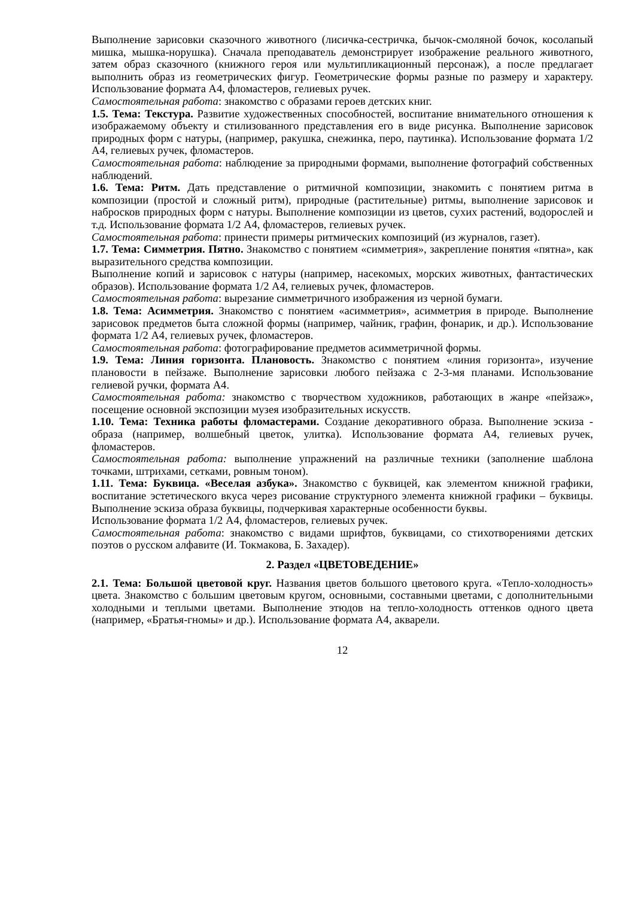Выполнение зарисовки сказочного животного (лисичка-сестричка, бычок-смоляной бочок, косолапый мишка, мышка-норушка). Сначала преподаватель демонстрирует изображение реального животного, затем образ сказочного (книжного героя или мультипликационный персонаж), а после предлагает выполнить образ из геометрических фигур. Геометрические формы разные по размеру и характеру. Использование формата А4, фломастеров, гелиевых ручек.
Самостоятельная работа: знакомство с образами героев детских книг.
1.5. Тема: Текстура. Развитие художественных способностей, воспитание внимательного отношения к изображаемому объекту и стилизованного представления его в виде рисунка. Выполнение зарисовок природных форм с натуры, (например, ракушка, снежинка, перо, паутинка). Использование формата 1/2 А4, гелиевых ручек, фломастеров.
Самостоятельная работа: наблюдение за природными формами, выполнение фотографий собственных наблюдений.
1.6. Тема: Ритм. Дать представление о ритмичной композиции, знакомить с понятием ритма в композиции (простой и сложный ритм), природные (растительные) ритмы, выполнение зарисовок и набросков природных форм с натуры. Выполнение композиции из цветов, сухих растений, водорослей и т.д. Использование формата 1/2 А4, фломастеров, гелиевых ручек.
Самостоятельная работа: принести примеры ритмических композиций (из журналов, газет).
1.7. Тема: Симметрия. Пятно. Знакомство с понятием «симметрия», закрепление понятия «пятна», как выразительного средства композиции.
Выполнение копий и зарисовок с натуры (например, насекомых, морских животных, фантастических образов). Использование формата 1/2 А4, гелиевых ручек, фломастеров.
Самостоятельная работа: вырезание симметричного изображения из черной бумаги.
1.8. Тема: Асимметрия. Знакомство с понятием «асимметрия», асимметрия в природе. Выполнение зарисовок предметов быта сложной формы (например, чайник, графин, фонарик, и др.). Использование формата 1/2 А4, гелиевых ручек, фломастеров.
Самостоятельная работа: фотографирование предметов асимметричной формы.
1.9. Тема: Линия горизонта. Плановость. Знакомство с понятием «линия горизонта», изучение плановости в пейзаже. Выполнение зарисовки любого пейзажа с 2-3-мя планами. Использование гелиевой ручки, формата А4.
Самостоятельная работа: знакомство с творчеством художников, работающих в жанре «пейзаж», посещение основной экспозиции музея изобразительных искусств.
1.10. Тема: Техника работы фломастерами. Создание декоративного образа. Выполнение эскиза - образа (например, волшебный цветок, улитка). Использование формата А4, гелиевых ручек, фломастеров.
Самостоятельная работа: выполнение упражнений на различные техники (заполнение шаблона точками, штрихами, сетками, ровным тоном).
1.11. Тема: Буквица. «Веселая азбука». Знакомство с буквицей, как элементом книжной графики, воспитание эстетического вкуса через рисование структурного элемента книжной графики – буквицы. Выполнение эскиза образа буквицы, подчеркивая характерные особенности буквы.
Использование формата 1/2 А4, фломастеров, гелиевых ручек.
Самостоятельная работа: знакомство с видами шрифтов, буквицами, со стихотворениями детских поэтов о русском алфавите (И. Токмакова, Б. Захадер).
2. Раздел «ЦВЕТОВЕДЕНИЕ»
2.1. Тема: Большой цветовой круг. Названия цветов большого цветового круга. «Тепло-холодность» цвета. Знакомство с большим цветовым кругом, основными, составными цветами, с дополнительными холодными и теплыми цветами. Выполнение этюдов на тепло-холодность оттенков одного цвета (например, «Братья-гномы» и др.). Использование формата А4, акварели.
12